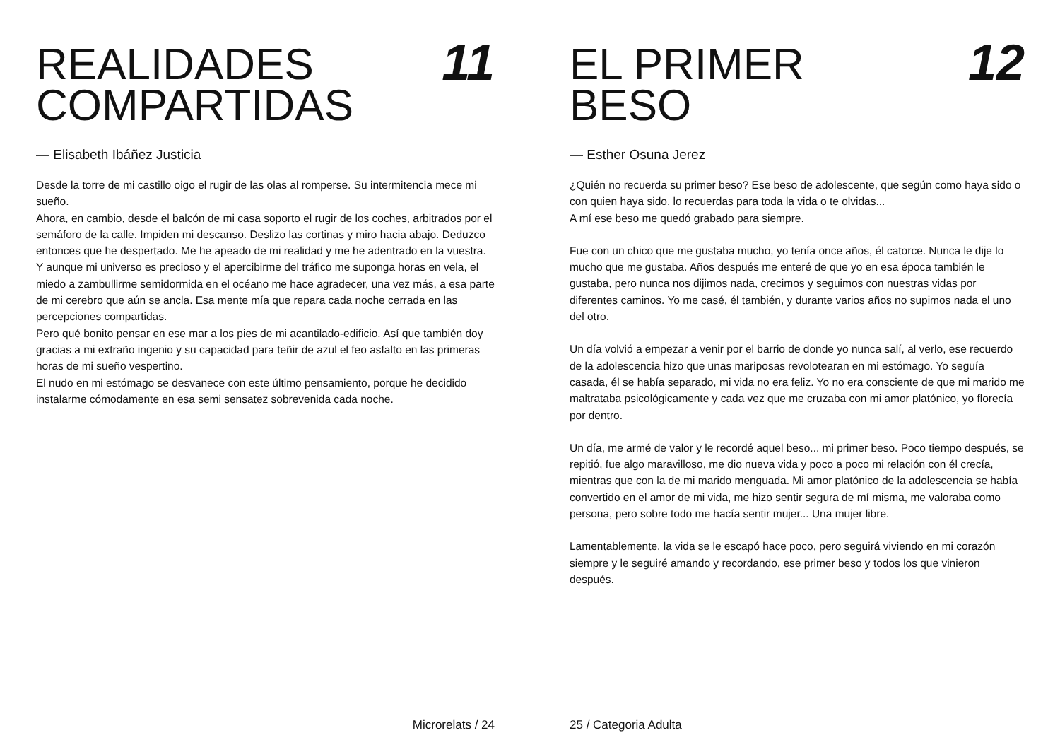REALIDADES
COMPARTIDAS
11
— Elisabeth Ibáñez Justicia
Desde la torre de mi castillo oigo el rugir de las olas al romperse. Su intermitencia mece mi sueño.
Ahora, en cambio, desde el balcón de mi casa soporto el rugir de los coches, arbitrados por el semáforo de la calle. Impiden mi descanso. Deslizo las cortinas y miro hacia abajo. Deduzco entonces que he despertado. Me he apeado de mi realidad y me he adentrado en la vuestra.
Y aunque mi universo es precioso y el apercibirme del tráfico me suponga horas en vela, el miedo a zambullirme semidormida en el océano me hace agradecer, una vez más, a esa parte de mi cerebro que aún se ancla. Esa mente mía que repara cada noche cerrada en las percepciones compartidas.
Pero qué bonito pensar en ese mar a los pies de mi acantilado-edificio. Así que también doy gracias a mi extraño ingenio y su capacidad para teñir de azul el feo asfalto en las primeras horas de mi sueño vespertino.
El nudo en mi estómago se desvanece con este último pensamiento, porque he decidido instalarme cómodamente en esa semi sensatez sobrevenida cada noche.
Microrelats / 24
EL PRIMER
BESO
12
— Esther Osuna Jerez
¿Quién no recuerda su primer beso? Ese beso de adolescente, que según como haya sido o con quien haya sido, lo recuerdas para toda la vida o te olvidas...
A mí ese beso me quedó grabado para siempre.
Fue con un chico que me gustaba mucho, yo tenía once años, él catorce. Nunca le dije lo mucho que me gustaba. Años después me enteré de que yo en esa época también le gustaba, pero nunca nos dijimos nada, crecimos y seguimos con nuestras vidas por diferentes caminos. Yo me casé, él también, y durante varios años no supimos nada el uno del otro.
Un día volvió a empezar a venir por el barrio de donde yo nunca salí, al verlo, ese recuerdo de la adolescencia hizo que unas mariposas revolotearan en mi estómago. Yo seguía casada, él se había separado, mi vida no era feliz. Yo no era consciente de que mi marido me maltrataba psicológicamente y cada vez que me cruzaba con mi amor platónico, yo florecía por dentro.
Un día, me armé de valor y le recordé aquel beso... mi primer beso. Poco tiempo después, se repitió, fue algo maravilloso, me dio nueva vida y poco a poco mi relación con él crecía, mientras que con la de mi marido menguada. Mi amor platónico de la adolescencia se había convertido en el amor de mi vida, me hizo sentir segura de mí misma, me valoraba como persona, pero sobre todo me hacía sentir mujer... Una mujer libre.
Lamentablemente, la vida se le escapó hace poco, pero seguirá viviendo en mi corazón siempre y le seguiré amando y recordando, ese primer beso y todos los que vinieron después.
25 / Categoria Adulta